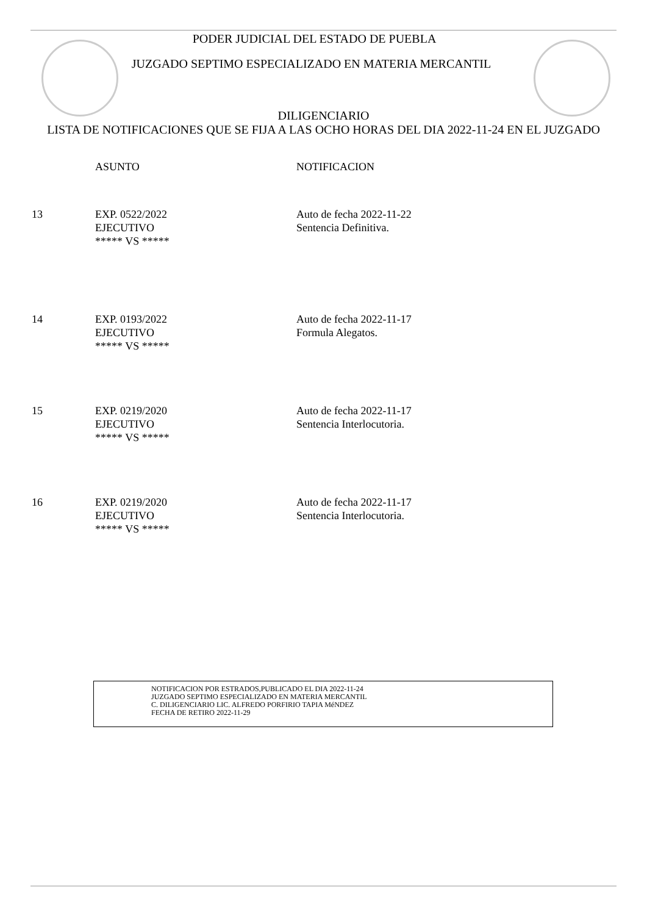PODER JUDICIAL DEL ESTADO DE PUEBLA
JUZGADO SEPTIMO ESPECIALIZADO EN MATERIA MERCANTIL
DILIGENCIARIO
LISTA DE NOTIFICACIONES QUE SE FIJA A LAS OCHO HORAS DEL DIA 2022-11-24 EN EL JUZGADO
| | ASUNTO | NOTIFICACION |
| 13 | EXP. 0522/2022 EJECUTIVO ***** VS ***** | Auto de fecha 2022-11-22 Sentencia Definitiva. |
| 14 | EXP. 0193/2022 EJECUTIVO ***** VS ***** | Auto de fecha 2022-11-17 Formula Alegatos. |
| 15 | EXP. 0219/2020 EJECUTIVO ***** VS ***** | Auto de fecha 2022-11-17 Sentencia Interlocutoria. |
| 16 | EXP. 0219/2020 EJECUTIVO ***** VS ***** | Auto de fecha 2022-11-17 Sentencia Interlocutoria. |
NOTIFICACION POR ESTRADOS,PUBLICADO EL DIA 2022-11-24
JUZGADO SEPTIMO ESPECIALIZADO EN MATERIA MERCANTIL
C. DILIGENCIARIO LIC. ALFREDO PORFIRIO TAPIA MéNDEZ
FECHA DE RETIRO 2022-11-29